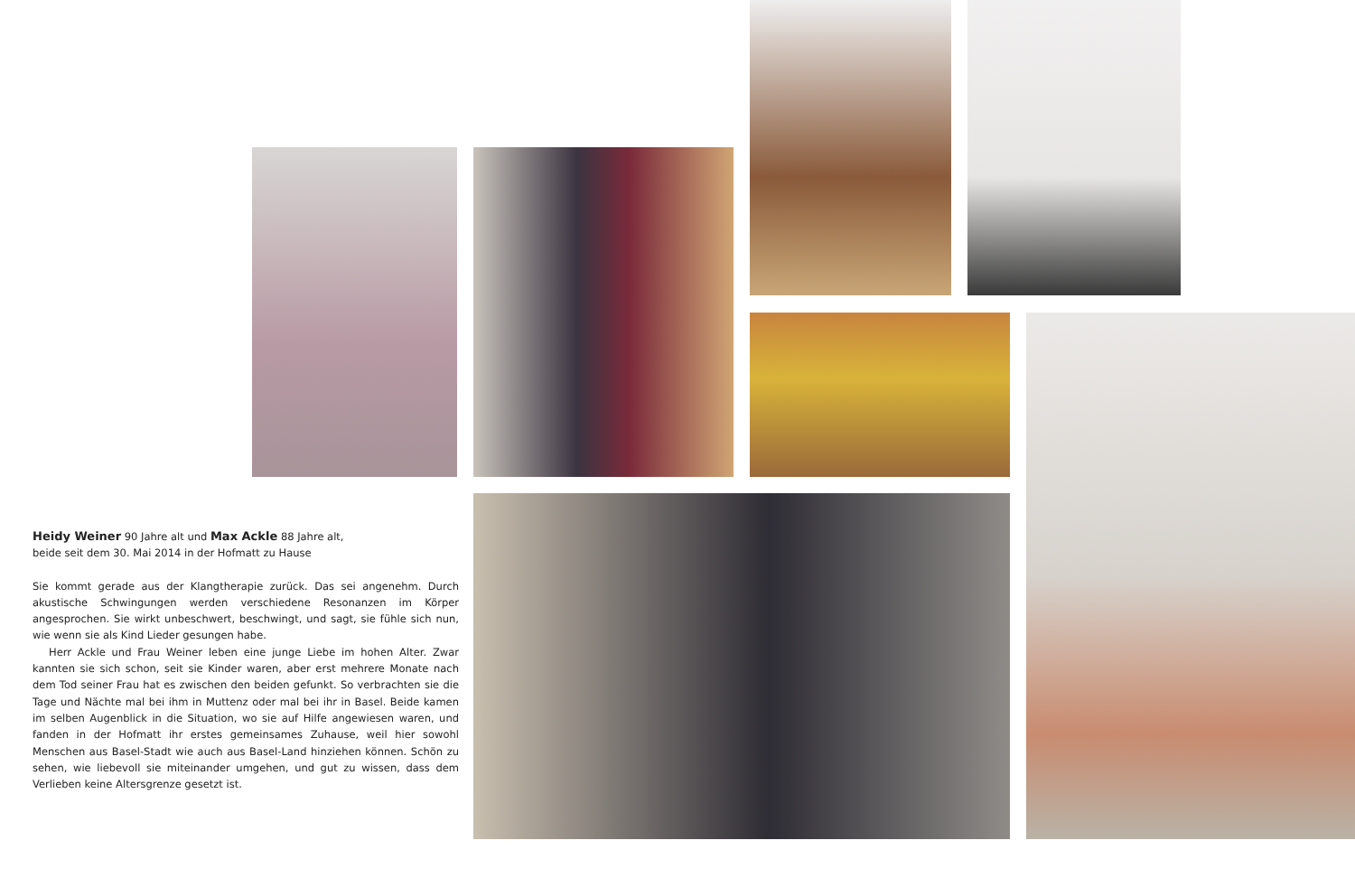Heidy Weiner 90 Jahre alt und Max Ackle 88 Jahre alt,
beide seit dem 30. Mai 2014 in der Hofmatt zu Hause
Sie kommt gerade aus der Klangtherapie zurück. Das sei angenehm. Durch akustische Schwingungen werden verschiedene Resonanzen im Körper angesprochen. Sie wirkt unbeschwert, beschwingt, und sagt, sie fühle sich nun, wie wenn sie als Kind Lieder gesungen habe.
Herr Ackle und Frau Weiner leben eine junge Liebe im hohen Alter. Zwar kannten sie sich schon, seit sie Kinder waren, aber erst mehrere Monate nach dem Tod seiner Frau hat es zwischen den beiden gefunkt. So verbrachten sie die Tage und Nächte mal bei ihm in Muttenz oder mal bei ihr in Basel. Beide kamen im selben Augenblick in die Situation, wo sie auf Hilfe angewiesen waren, und fanden in der Hofmatt ihr erstes gemeinsames Zuhause, weil hier sowohl Menschen aus Basel-Stadt wie auch aus Basel-Land hinziehen können. Schön zu sehen, wie liebevoll sie miteinander umgehen, und gut zu wissen, dass dem Verlieben keine Altersgrenze gesetzt ist.